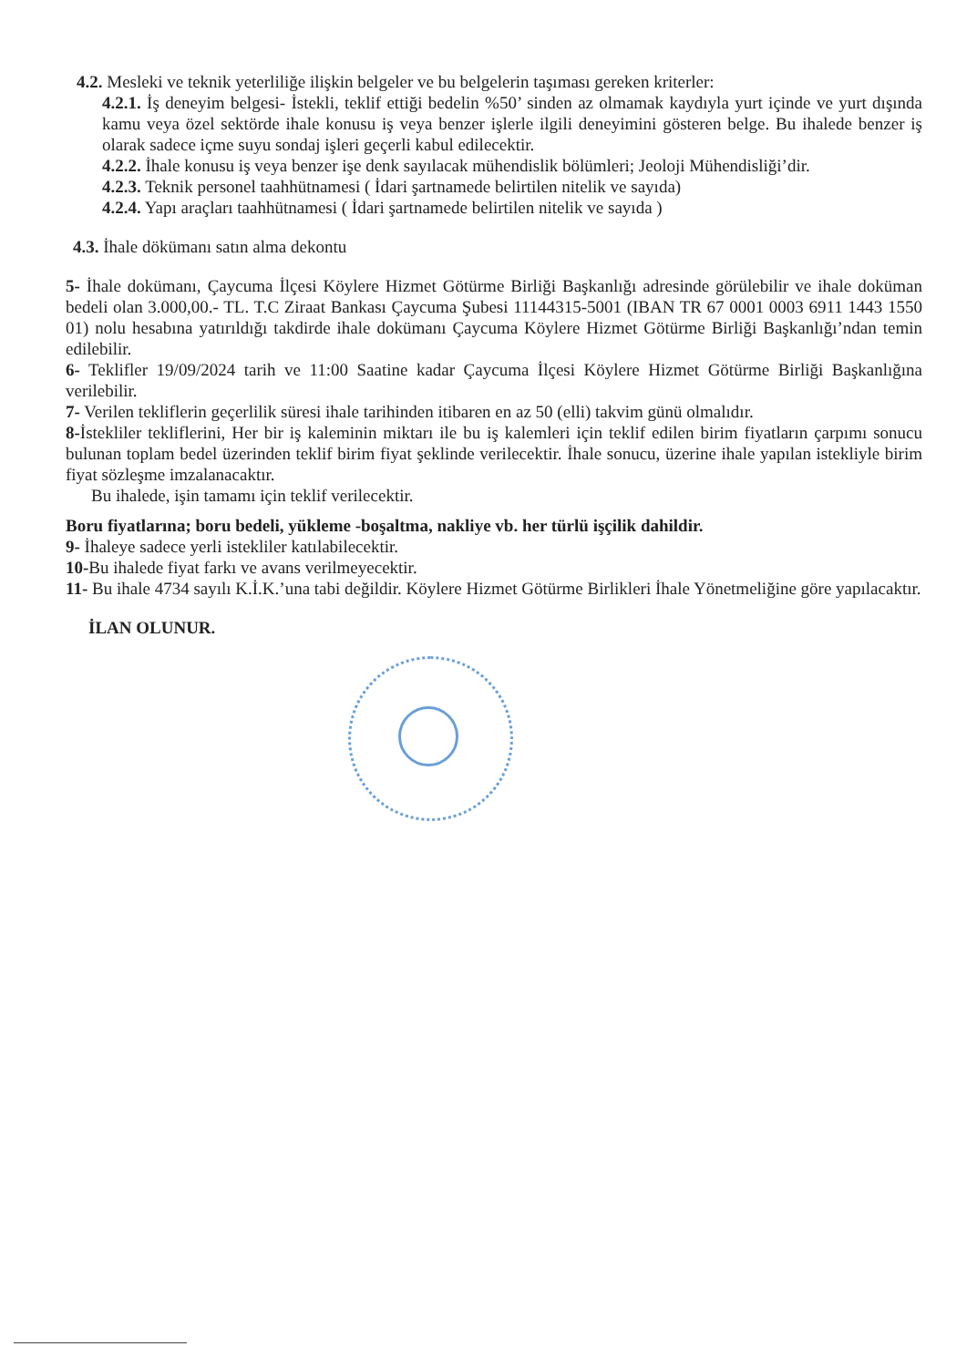4.2. Mesleki ve teknik yeterliliğe ilişkin belgeler ve bu belgelerin taşıması gereken kriterler:
4.2.1. İş deneyim belgesi- İstekli, teklif ettiği bedelin %50’ sinden az olmamak kaydıyla yurt içinde ve yurt dışında kamu veya özel sektörde ihale konusu iş veya benzer işlerle ilgili deneyimini gösteren belge. Bu ihalede benzer iş olarak sadece içme suyu sondaj işleri geçerli kabul edilecektir.
4.2.2. İhale konusu iş veya benzer işe denk sayılacak mühendislik bölümleri; Jeoloji Mühendisliği’dir.
4.2.3. Teknik personel taahhütnamesi ( İdari şartnamede belirtilen nitelik ve sayıda)
4.2.4. Yapı araçları taahhütnamesi ( İdari şartnamede belirtilen nitelik ve sayıda )
4.3. İhale dökümanı satın alma dekontu
5- İhale dokümanı, Çaycuma İlçesi Köylere Hizmet Götürme Birliği Başkanlığı adresinde görülebilir ve ihale doküman bedeli olan 3.000,00.- TL. T.C Ziraat Bankası Çaycuma Şubesi 11144315-5001 (IBAN TR 67 0001 0003 6911 1443 1550 01) nolu hesabına yatırıldığı takdirde ihale dokümanı Çaycuma Köylere Hizmet Götürme Birliği Başkanlığı’ndan temin edilebilir.
6- Teklifler 19/09/2024 tarih ve 11:00 Saatine kadar Çaycuma İlçesi Köylere Hizmet Götürme Birliği Başkanlığına verilebilir.
7- Verilen tekliflerin geçerlilik süresi ihale tarihinden itibaren en az 50 (elli) takvim günü olmalıdır.
8-İstekliler tekliflerini, Her bir iş kaleminin miktarı ile bu iş kalemleri için teklif edilen birim fiyatların çarpımı sonucu bulunan toplam bedel üzerinden teklif birim fiyat şeklinde verilecektir. İhale sonucu, üzerine ihale yapılan istekliyle birim fiyat sözleşme imzalanacaktır.
Bu ihalede, işin tamamı için teklif verilecektir.
Boru fiyatlarına; boru bedeli, yükleme -boşaltma, nakliye vb. her türlü işçilik dahildir.
9- İhaleye sadece yerli istekliler katılabilecektir.
10-Bu ihalede fiyat farkı ve avans verilmeyecektir.
11- Bu ihale 4734 sayılı K.İ.K.’una tabi değildir. Köylere Hizmet Götürme Birlikleri İhale Yönetmeliğine göre yapılacaktır.
İLAN OLUNUR.